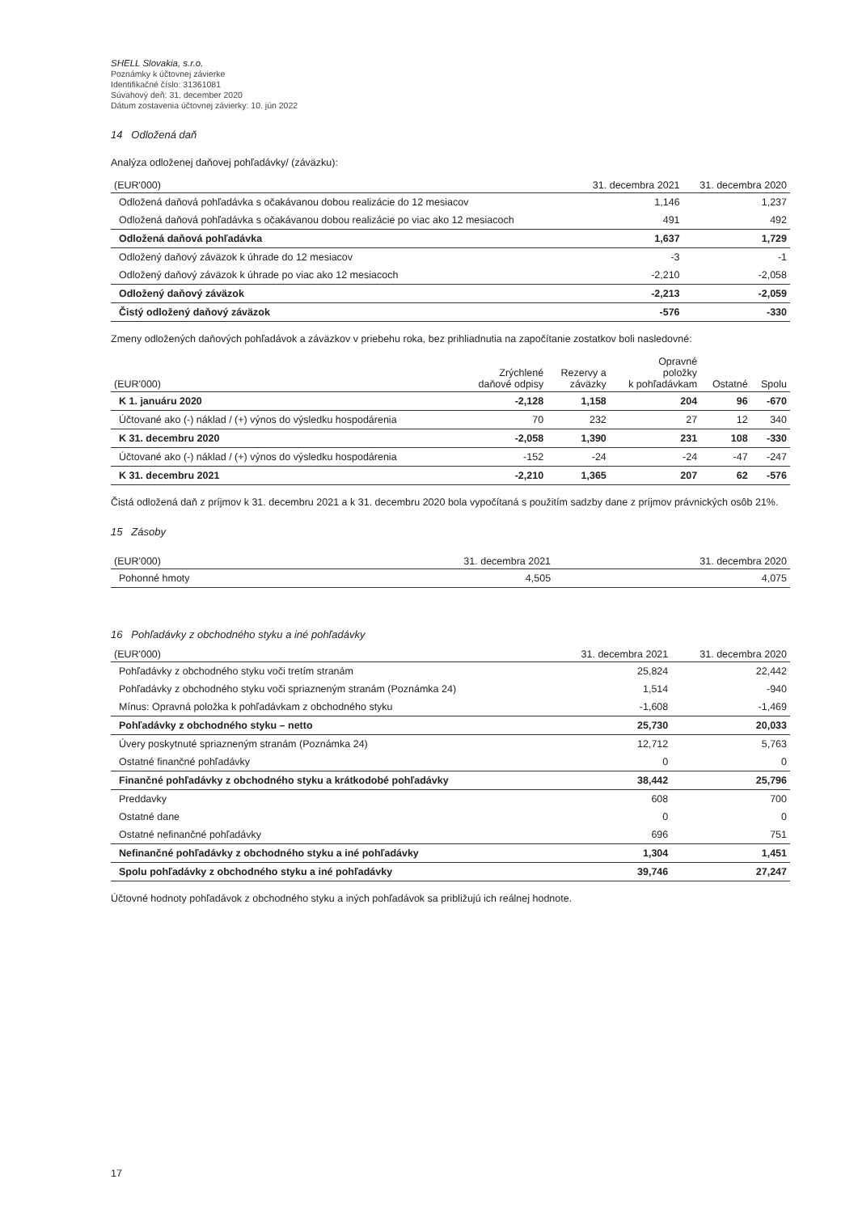SHELL Slovakia, s.r.o.
Poznámky k účtovnej závierke
Identifikačné číslo: 31361081
Súvahový deň: 31. december 2020
Dátum zostavenia účtovnej závierky: 10. jún 2022
14 Odložená daň
Analýza odloženej daňovej pohľadávky/ (záväzku):
| (EUR'000) | 31. decembra 2021 | 31. decembra 2020 |
| --- | --- | --- |
| Odložená daňová pohľadávka s očakávanou dobou realizácie do 12 mesiacov | 1,146 | 1,237 |
| Odložená daňová pohľadávka s očakávanou dobou realizácie po viac ako 12 mesiacoch | 491 | 492 |
| Odložená daňová pohľadávka | 1,637 | 1,729 |
| Odložený daňový záväzok k úhrade do 12 mesiacov | -3 | -1 |
| Odložený daňový záväzok k úhrade po viac ako 12 mesiacoch | -2,210 | -2,058 |
| Odložený daňový záväzok | -2,213 | -2,059 |
| Čistý odložený daňový záväzok | -576 | -330 |
Zmeny odložených daňových pohľadávok a záväzkov v priebehu roka, bez prihliadnutia na započítanie zostatkov boli nasledovné:
| (EUR'000) | Zrýchlené daňové odpisy | Rezervy a záväzky | Opravné položky k pohľadávkam | Ostatné | Spolu |
| --- | --- | --- | --- | --- | --- |
| K 1. januáru 2020 | -2,128 | 1,158 | 204 | 96 | -670 |
| Účtované ako (-) náklad / (+) výnos do výsledku hospodárenia | 70 | 232 | 27 | 12 | 340 |
| K 31. decembru 2020 | -2,058 | 1,390 | 231 | 108 | -330 |
| Účtované ako (-) náklad / (+) výnos do výsledku hospodárenia | -152 | -24 | -24 | -47 | -247 |
| K 31. decembru 2021 | -2,210 | 1,365 | 207 | 62 | -576 |
Čistá odložená daň z príjmov k 31. decembru 2021 a k 31. decembru 2020 bola vypočítaná s použitím sadzby dane z príjmov právnických osôb 21%.
15 Zásoby
| (EUR'000) | 31. decembra 2021 | 31. decembra 2020 |
| --- | --- | --- |
| Pohonné hmoty | 4,505 | 4,075 |
16 Pohľadávky z obchodného styku a iné pohľadávky
| (EUR'000) | 31. decembra 2021 | 31. decembra 2020 |
| --- | --- | --- |
| Pohľadávky z obchodného styku voči tretím stranám | 25,824 | 22,442 |
| Pohľadávky z obchodného styku voči spriazneným stranám (Poznámka 24) | 1,514 | -940 |
| Mínus: Opravná položka k pohľadávkam z obchodného styku | -1,608 | -1,469 |
| Pohľadávky z obchodného styku – netto | 25,730 | 20,033 |
| Úvery poskytnuté spriazneným stranám (Poznámka 24) | 12,712 | 5,763 |
| Ostatné finančné pohľadávky | 0 | 0 |
| Finančné pohľadávky z obchodného styku a krátkodobé pohľadávky | 38,442 | 25,796 |
| Preddavky | 608 | 700 |
| Ostatné dane | 0 | 0 |
| Ostatné nefinančné pohľadávky | 696 | 751 |
| Nefinančné pohľadávky z obchodného styku a iné pohľadávky | 1,304 | 1,451 |
| Spolu pohľadávky z obchodného styku a iné pohľadávky | 39,746 | 27,247 |
Účtovné hodnoty pohľadávok z obchodného styku a iných pohľadávok sa približujú ich reálnej hodnote.
17